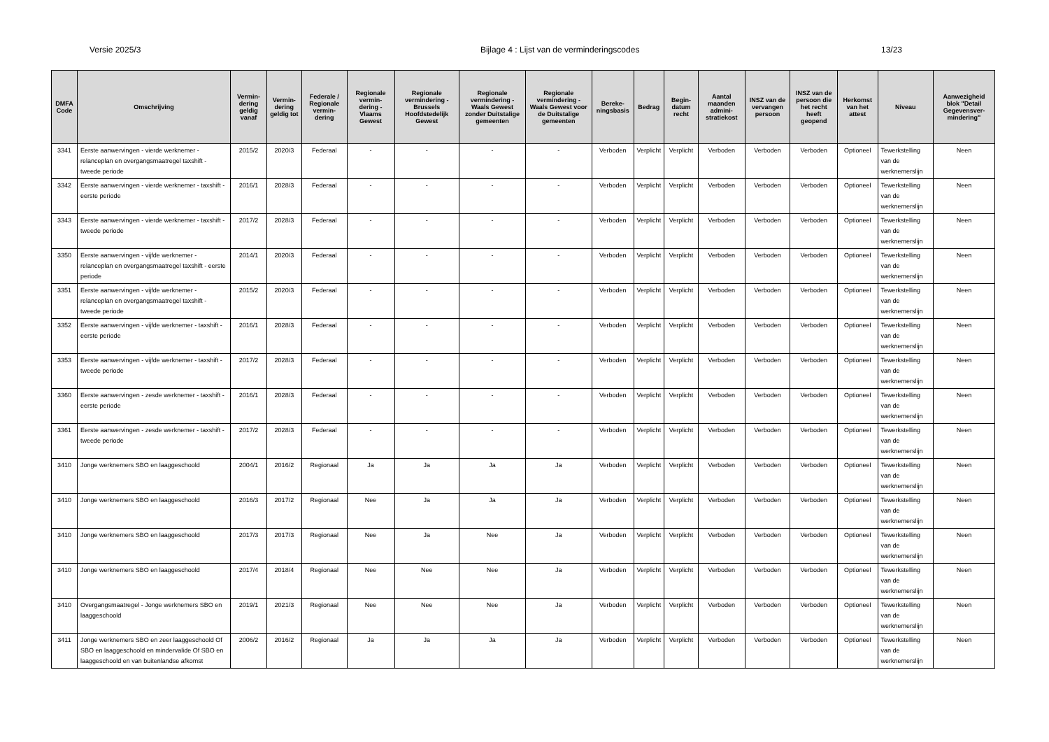Versie 2025/3 Bijlage 4 : Lijst van de verminderingscodes 13/23
| DMFA Code | Omschrijving | Vermin-dering geldig vanaf | Vermin-dering geldig tot | Federale / Regionale vermin-dering | Regionale vermin-dering - Vlaams Gewest | Regionale vermindering - Brussels Hoofdstedelijk Gewest | Regionale vermindering - Waals Gewest zonder Duitstalige gemeenten | Regionale vermindering - Waals Gewest voor de Duitstalige gemeenten | Bereke-ningsbasis | Bedrag | Begin-datum recht | Aantal maanden admini-stratiekost | INSZ van de vervangen persoon | INSZ van de persoon die het recht heeft geopend | Herkomst van het attest | Niveau | Aanwezigheid blok "Detail Gegevensver-mindering" |
| --- | --- | --- | --- | --- | --- | --- | --- | --- | --- | --- | --- | --- | --- | --- | --- | --- | --- |
| 3341 | Eerste aanwervingen - vierde werknemer - relanceplan en overgangsmaatregel taxshift - tweede periode | 2015/2 | 2020/3 | Federaal | - | - | - | - | Verboden | Verplicht | Verplicht | Verboden | Verboden | Verboden | Optioneel | Tewerkstelling van de werknemerslijn | Neen |
| 3342 | Eerste aanwervingen - vierde werknemer - taxshift - eerste periode | 2016/1 | 2028/3 | Federaal | - | - | - | - | Verboden | Verplicht | Verplicht | Verboden | Verboden | Verboden | Optioneel | Tewerkstelling van de werknemerslijn | Neen |
| 3343 | Eerste aanwervingen - vierde werknemer - taxshift - tweede periode | 2017/2 | 2028/3 | Federaal | - | - | - | - | Verboden | Verplicht | Verplicht | Verboden | Verboden | Verboden | Optioneel | Tewerkstelling van de werknemerslijn | Neen |
| 3350 | Eerste aanwervingen - vijfde werknemer - relanceplan en overgangsmaatregel taxshift - eerste periode | 2014/1 | 2020/3 | Federaal | - | - | - | - | Verboden | Verplicht | Verplicht | Verboden | Verboden | Verboden | Optioneel | Tewerkstelling van de werknemerslijn | Neen |
| 3351 | Eerste aanwervingen - vijfde werknemer - relanceplan en overgangsmaatregel taxshift - tweede periode | 2015/2 | 2020/3 | Federaal | - | - | - | - | Verboden | Verplicht | Verplicht | Verboden | Verboden | Verboden | Optioneel | Tewerkstelling van de werknemerslijn | Neen |
| 3352 | Eerste aanwervingen - vijfde werknemer - taxshift - eerste periode | 2016/1 | 2028/3 | Federaal | - | - | - | - | Verboden | Verplicht | Verplicht | Verboden | Verboden | Verboden | Optioneel | Tewerkstelling van de werknemerslijn | Neen |
| 3353 | Eerste aanwervingen - vijfde werknemer - taxshift - tweede periode | 2017/2 | 2028/3 | Federaal | - | - | - | - | Verboden | Verplicht | Verplicht | Verboden | Verboden | Verboden | Optioneel | Tewerkstelling van de werknemerslijn | Neen |
| 3360 | Eerste aanwervingen - zesde werknemer - taxshift - eerste periode | 2016/1 | 2028/3 | Federaal | - | - | - | - | Verboden | Verplicht | Verplicht | Verboden | Verboden | Verboden | Optioneel | Tewerkstelling van de werknemerslijn | Neen |
| 3361 | Eerste aanwervingen - zesde werknemer - taxshift - tweede periode | 2017/2 | 2028/3 | Federaal | - | - | - | - | Verboden | Verplicht | Verplicht | Verboden | Verboden | Verboden | Optioneel | Tewerkstelling van de werknemerslijn | Neen |
| 3410 | Jonge werknemers SBO en laaggeschoold | 2004/1 | 2016/2 | Regionaal | Ja | Ja | Ja | Ja | Verboden | Verplicht | Verplicht | Verboden | Verboden | Verboden | Optioneel | Tewerkstelling van de werknemerslijn | Neen |
| 3410 | Jonge werknemers SBO en laaggeschoold | 2016/3 | 2017/2 | Regionaal | Nee | Ja | Ja | Ja | Verboden | Verplicht | Verplicht | Verboden | Verboden | Verboden | Optioneel | Tewerkstelling van de werknemerslijn | Neen |
| 3410 | Jonge werknemers SBO en laaggeschoold | 2017/3 | 2017/3 | Regionaal | Nee | Ja | Nee | Ja | Verboden | Verplicht | Verplicht | Verboden | Verboden | Verboden | Optioneel | Tewerkstelling van de werknemerslijn | Neen |
| 3410 | Jonge werknemers SBO en laaggeschoold | 2017/4 | 2018/4 | Regionaal | Nee | Nee | Nee | Ja | Verboden | Verplicht | Verplicht | Verboden | Verboden | Verboden | Optioneel | Tewerkstelling van de werknemerslijn | Neen |
| 3410 | Overgangsmaatregel - Jonge werknemers SBO en laaggeschoold | 2019/1 | 2021/3 | Regionaal | Nee | Nee | Nee | Ja | Verboden | Verplicht | Verplicht | Verboden | Verboden | Verboden | Optioneel | Tewerkstelling van de werknemerslijn | Neen |
| 3411 | Jonge werknemers SBO en zeer laaggeschoold Of SBO en laaggeschoold en mindervalide Of SBO en laaggeschoold en van buitenlandse afkomst | 2006/2 | 2016/2 | Regionaal | Ja | Ja | Ja | Ja | Verboden | Verplicht | Verplicht | Verboden | Verboden | Verboden | Optioneel | Tewerkstelling van de werknemerslijn | Neen |